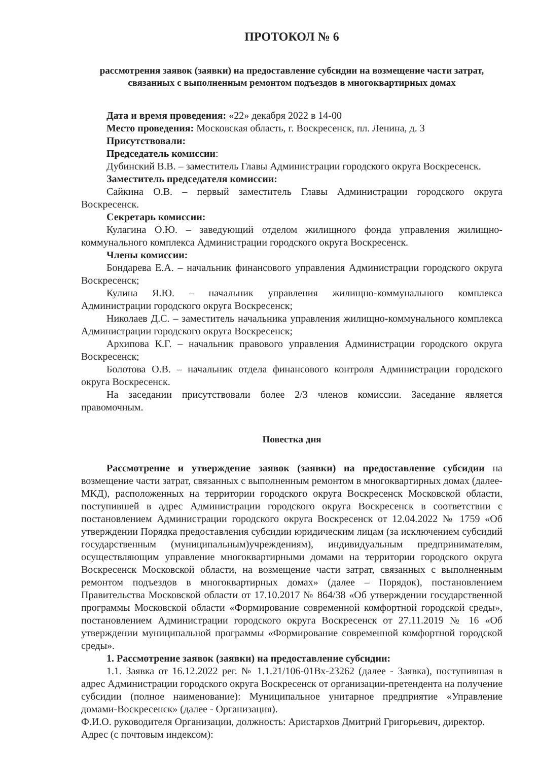ПРОТОКОЛ № 6
рассмотрения заявок (заявки) на предоставление субсидии на возмещение части затрат, связанных с выполненным ремонтом подъездов в многоквартирных домах
Дата и время проведения: «22» декабря 2022 в 14-00
Место проведения: Московская область, г. Воскресенск, пл. Ленина, д. 3
Присутствовали:
Председатель комиссии:
Дубинский В.В. – заместитель Главы Администрации городского округа Воскресенск.
Заместитель председателя комиссии:
Сайкина О.В. – первый заместитель Главы Администрации городского округа Воскресенск.
Секретарь комиссии:
Кулагина О.Ю. – заведующий отделом жилищного фонда управления жилищно-коммунального комплекса Администрации городского округа Воскресенск.
Члены комиссии:
Бондарева Е.А. – начальник финансового управления Администрации городского округа Воскресенск;
Кулина Я.Ю. – начальник управления жилищно-коммунального комплекса Администрации городского округа Воскресенск;
Николаев Д.С. – заместитель начальника управления жилищно-коммунального комплекса Администрации городского округа Воскресенск;
Архипова К.Г. – начальник правового управления Администрации городского округа Воскресенск;
Болотова О.В. – начальник отдела финансового контроля Администрации городского округа Воскресенск.
На заседании присутствовали более 2/3 членов комиссии. Заседание является правомочным.
Повестка дня
Рассмотрение и утверждение заявок (заявки) на предоставление субсидии на возмещение части затрат, связанных с выполненным ремонтом в многоквартирных домах (далее-МКД), расположенных на территории городского округа Воскресенск Московской области, поступившей в адрес Администрации городского округа Воскресенск в соответствии с постановлением Администрации городского округа Воскресенск от 12.04.2022 № 1759 «Об утверждении Порядка предоставления субсидии юридическим лицам (за исключением субсидий государственным (муниципальным)учреждениям), индивидуальным предпринимателям, осуществляющим управление многоквартирными домами на территории городского округа Воскресенск Московской области, на возмещение части затрат, связанных с выполненным ремонтом подъездов в многоквартирных домах» (далее – Порядок), постановлением Правительства Московской области от 17.10.2017 № 864/38 «Об утверждении государственной программы Московской области «Формирование современной комфортной городской среды», постановлением Администрации городского округа Воскресенск от 27.11.2019 № 16 «Об утверждении муниципальной программы «Формирование современной комфортной городской среды».
1. Рассмотрение заявок (заявки) на предоставление субсидии:
1.1. Заявка от 16.12.2022 рег. № 1.1.21/106-01Вх-23262 (далее - Заявка), поступившая в адрес Администрации городского округа Воскресенск от организации-претендента на получение субсидии (полное наименование): Муниципальное унитарное предприятие «Управление домами-Воскресенск» (далее - Организация).
Ф.И.О. руководителя Организации, должность: Аристархов Дмитрий Григорьевич, директор.
Адрес (с почтовым индексом):